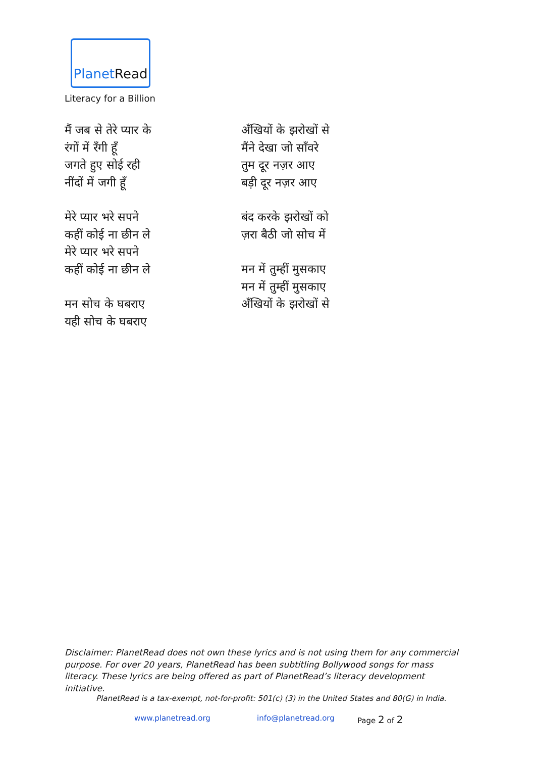PlanetRead
Literacy for a Billion
मैं जब से तेरे प्यार के
रंगों में रँगी हूँ
जगते हुए सोई रही
नींदों में जगी हूँ
मेरे प्यार भरे सपने
कहीं कोई ना छीन ले
मेरे प्यार भरे सपने
कहीं कोई ना छीन ले
मन सोच के घबराए
यही सोच के घबराए
अँखियों के झरोखों से
मैंने देखा जो साँवरे
तुम दूर नज़र आए
बड़ी दूर नज़र आए
बंद करके झरोखों को
ज़रा बैठी जो सोच में
मन में तुम्हीं मुसकाए
मन में तुम्हीं मुसकाए
अँखियों के झरोखों से
Disclaimer: PlanetRead does not own these lyrics and is not using them for any commercial purpose. For over 20 years, PlanetRead has been subtitling Bollywood songs for mass literacy. These lyrics are being offered as part of PlanetRead’s literacy development initiative.
PlanetRead is a tax-exempt, not-for-profit: 501(c) (3) in the United States and 80(G) in India.
www.planetread.org info@planetread.org Page 2 of 2